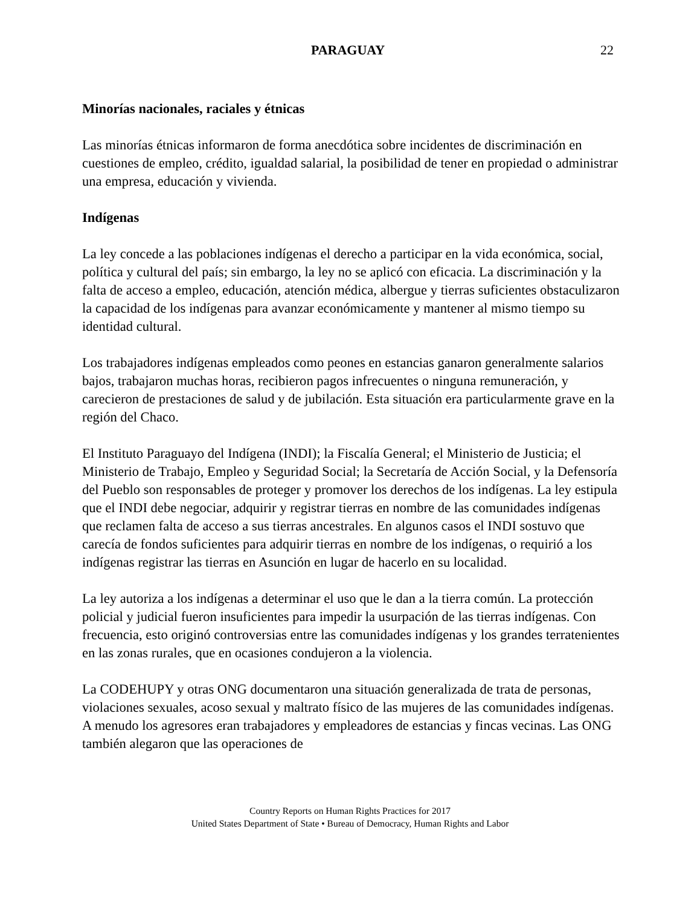PARAGUAY 22
Minorías nacionales, raciales y étnicas
Las minorías étnicas informaron de forma anecdótica sobre incidentes de discriminación en cuestiones de empleo, crédito, igualdad salarial, la posibilidad de tener en propiedad o administrar una empresa, educación y vivienda.
Indígenas
La ley concede a las poblaciones indígenas el derecho a participar en la vida económica, social, política y cultural del país; sin embargo, la ley no se aplicó con eficacia. La discriminación y la falta de acceso a empleo, educación, atención médica, albergue y tierras suficientes obstaculizaron la capacidad de los indígenas para avanzar económicamente y mantener al mismo tiempo su identidad cultural.
Los trabajadores indígenas empleados como peones en estancias ganaron generalmente salarios bajos, trabajaron muchas horas, recibieron pagos infrecuentes o ninguna remuneración, y carecieron de prestaciones de salud y de jubilación. Esta situación era particularmente grave en la región del Chaco.
El Instituto Paraguayo del Indígena (INDI); la Fiscalía General; el Ministerio de Justicia; el Ministerio de Trabajo, Empleo y Seguridad Social; la Secretaría de Acción Social, y la Defensoría del Pueblo son responsables de proteger y promover los derechos de los indígenas. La ley estipula que el INDI debe negociar, adquirir y registrar tierras en nombre de las comunidades indígenas que reclamen falta de acceso a sus tierras ancestrales. En algunos casos el INDI sostuvo que carecía de fondos suficientes para adquirir tierras en nombre de los indígenas, o requirió a los indígenas registrar las tierras en Asunción en lugar de hacerlo en su localidad.
La ley autoriza a los indígenas a determinar el uso que le dan a la tierra común. La protección policial y judicial fueron insuficientes para impedir la usurpación de las tierras indígenas. Con frecuencia, esto originó controversias entre las comunidades indígenas y los grandes terratenientes en las zonas rurales, que en ocasiones condujeron a la violencia.
La CODEHUPY y otras ONG documentaron una situación generalizada de trata de personas, violaciones sexuales, acoso sexual y maltrato físico de las mujeres de las comunidades indígenas. A menudo los agresores eran trabajadores y empleadores de estancias y fincas vecinas. Las ONG también alegaron que las operaciones de
Country Reports on Human Rights Practices for 2017
United States Department of State • Bureau of Democracy, Human Rights and Labor